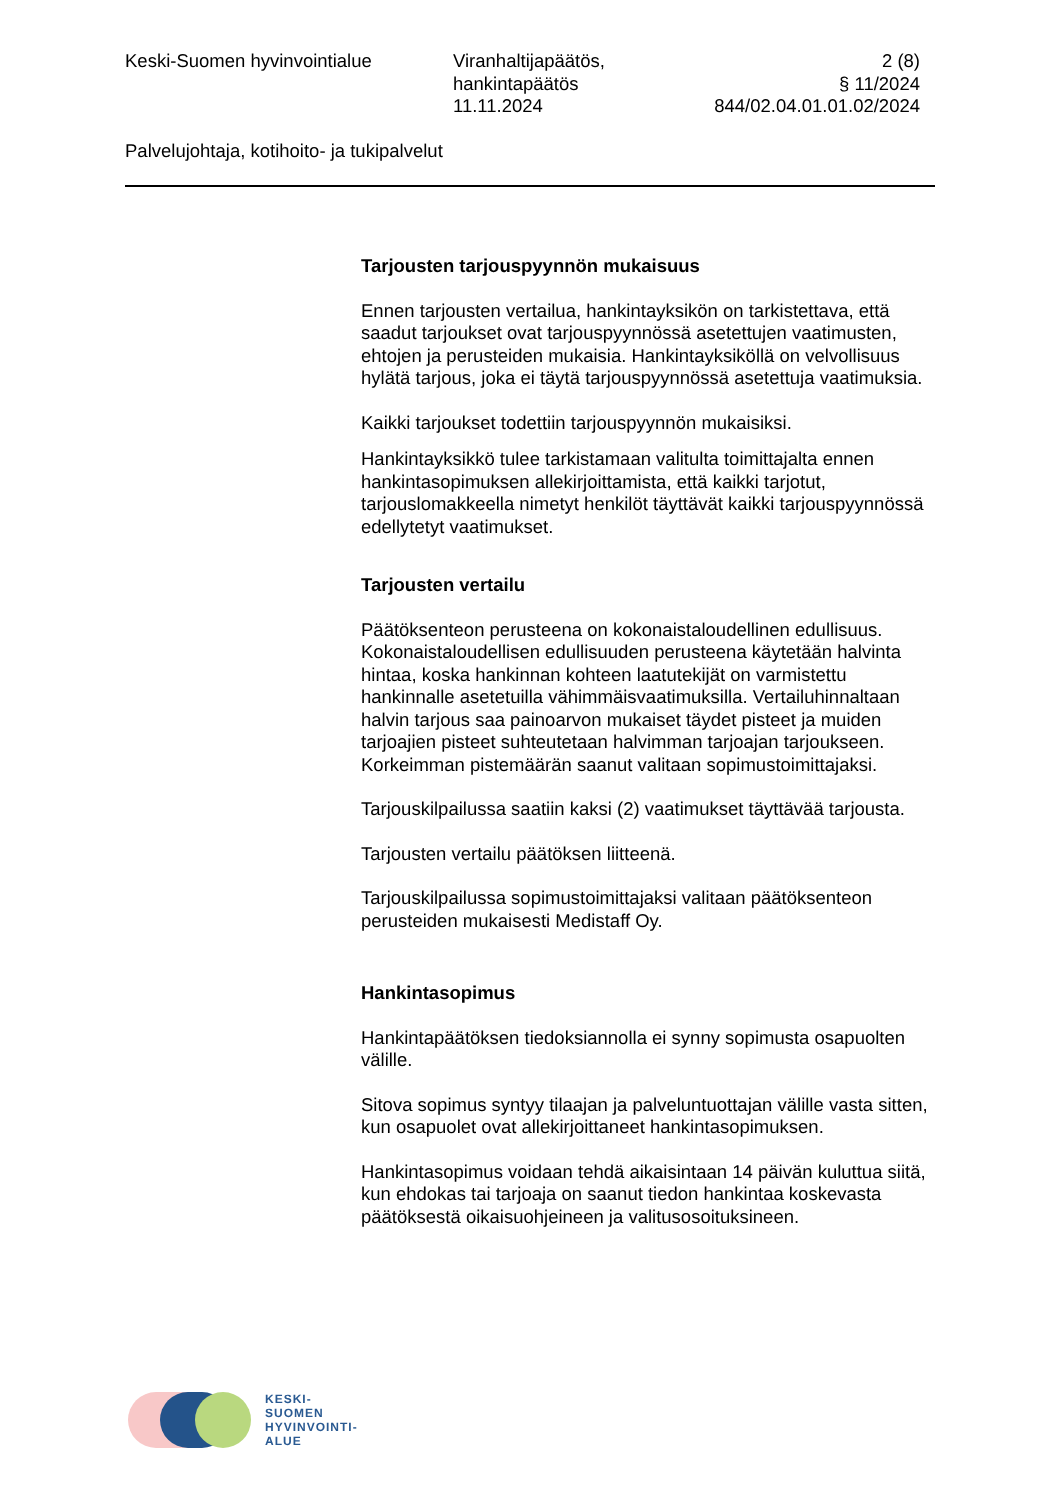Keski-Suomen hyvinvointialue Viranhaltijapäätös,
hankintapäätös
11.11.2024
2 (8)
§ 11/2024
844/02.04.01.01.02/2024
Palvelujohtaja, kotihoito- ja tukipalvelut
Tarjousten tarjouspyynnön mukaisuus
Ennen tarjousten vertailua, hankintayksikön on tarkistettava, että saadut tarjoukset ovat tarjouspyynnössä asetettujen vaatimusten, ehtojen ja perusteiden mukaisia. Hankintayksiköllä on velvollisuus hylätä tarjous, joka ei täytä tarjouspyynnössä asetettuja vaatimuksia.
Kaikki tarjoukset todettiin tarjouspyynnön mukaisiksi.
Hankintayksikkö tulee tarkistamaan valitulta toimittajalta ennen hankintasopimuksen allekirjoittamista, että kaikki tarjotut, tarjouslomakkeella nimetyt henkilöt täyttävät kaikki tarjouspyynnössä edellytetyt vaatimukset.
Tarjousten vertailu
Päätöksenteon perusteena on kokonaistaloudellinen edullisuus. Kokonaistaloudellisen edullisuuden perusteena käytetään halvinta hintaa, koska hankinnan kohteen laatutekijät on varmistettu hankinnalle asetetuilla vähimmäisvaatimuksilla. Vertailuhinnaltaan halvin tarjous saa painoarvon mukaiset täydet pisteet ja muiden tarjoajien pisteet suhteutetaan halvimman tarjoajan tarjoukseen. Korkeimman pistemäärän saanut valitaan sopimustoimittajaksi.
Tarjouskilpailussa saatiin kaksi (2) vaatimukset täyttävää tarjousta.
Tarjousten vertailu päätöksen liitteenä.
Tarjouskilpailussa sopimustoimittajaksi valitaan päätöksenteon perusteiden mukaisesti Medistaff Oy.
Hankintasopimus
Hankintapäätöksen tiedoksiannolla ei synny sopimusta osapuolten välille.
Sitova sopimus syntyy tilaajan ja palveluntuottajan välille vasta sitten, kun osapuolet ovat allekirjoittaneet hankintasopimuksen.
Hankintasopimus voidaan tehdä aikaisintaan 14 päivän kuluttua siitä, kun ehdokas tai tarjoaja on saanut tiedon hankintaa koskevasta päätöksestä oikaisuohjeineen ja valitusosoituksineen.
KESKI-
SUOMEN
HYVINVOINTI-
ALUE